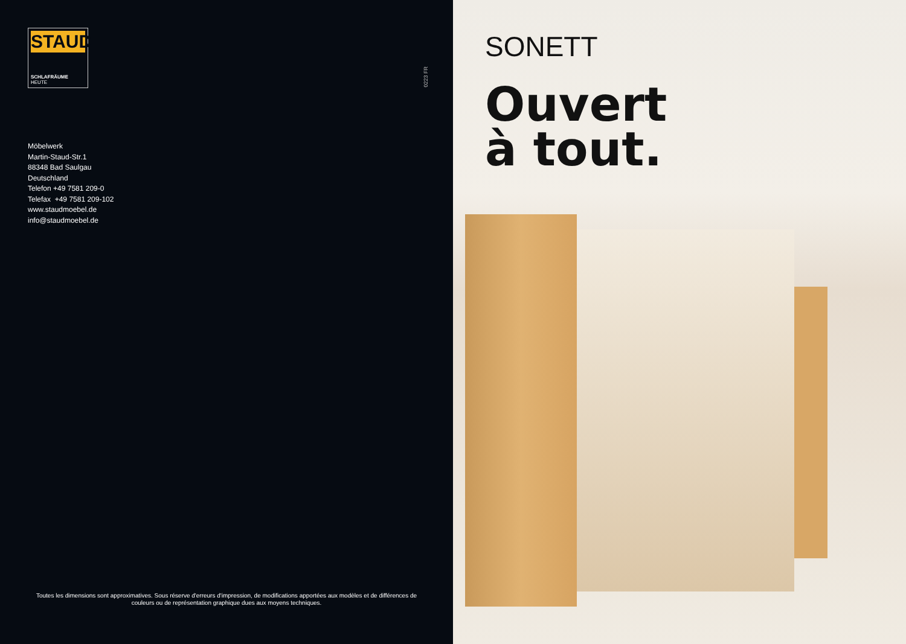STAUD
SCHLAFRÄUME HEUTE
0223 FR
Möbelwerk
Martin-Staud-Str.1
88348 Bad Saulgau
Deutschland
Telefon +49 7581 209-0
Telefax +49 7581 209-102
www.staudmoebel.de
info@staudmoebel.de
Toutes les dimensions sont approximatives. Sous réserve d'erreurs d'impression, de modifications apportées aux modèles et de différences de couleurs ou de représentation graphique dues aux moyens techniques.
SONETT
Ouvert
à tout.